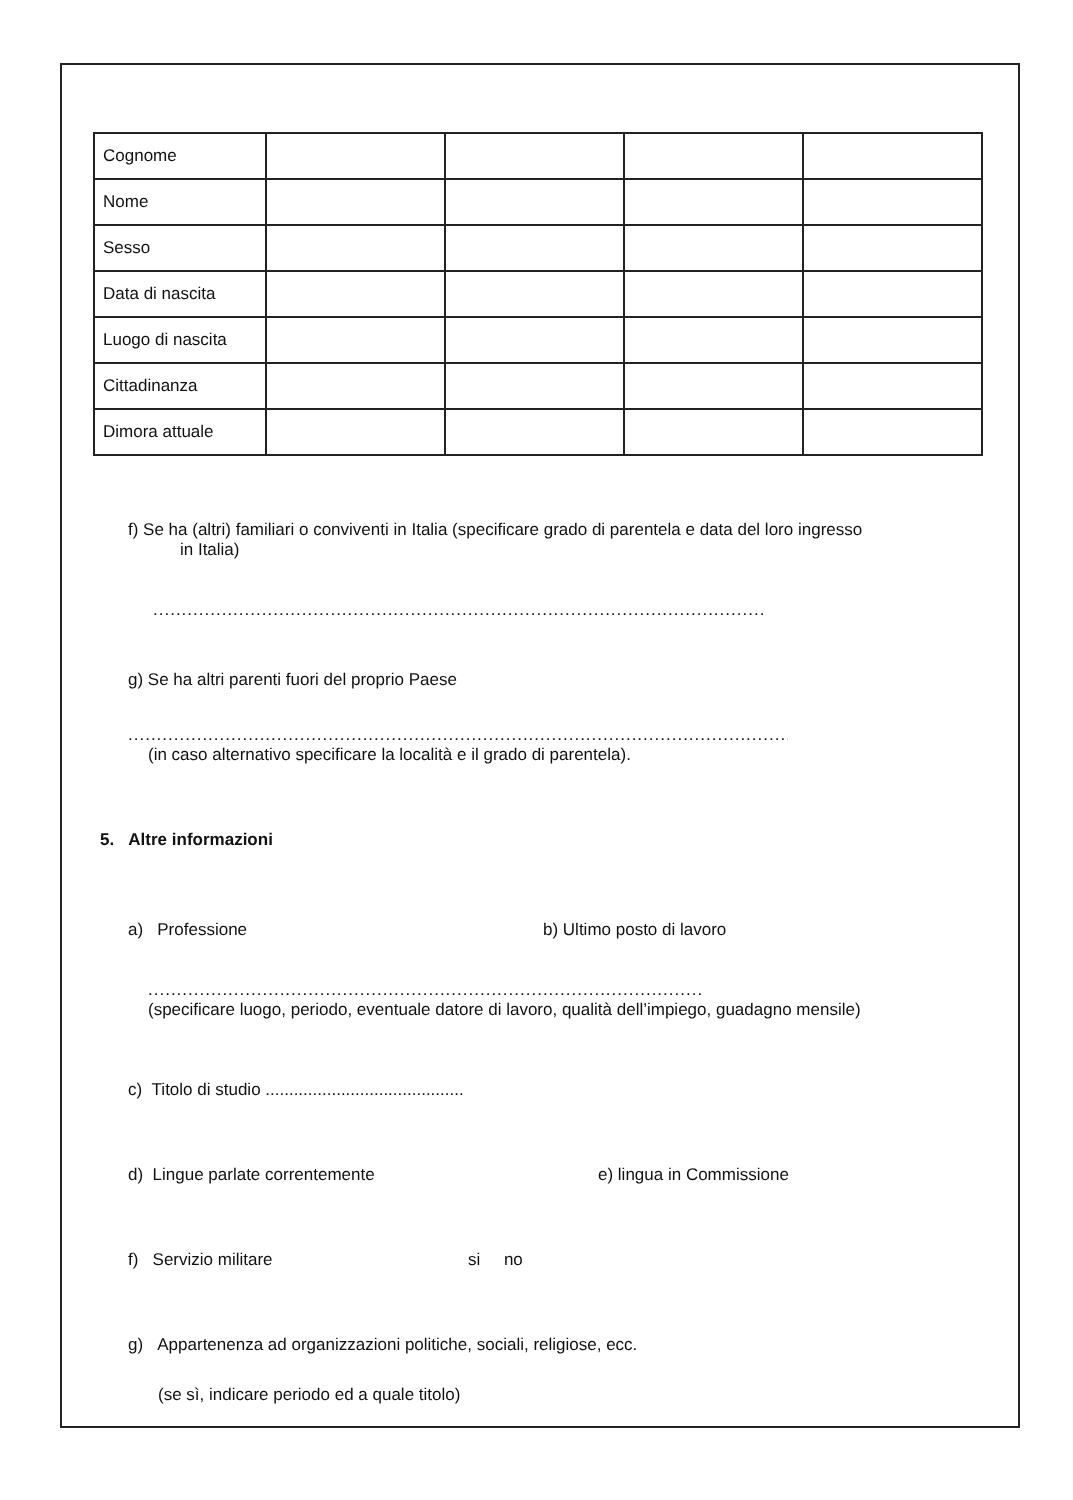| Cognome | | | | |
| Nome | | | | |
| Sesso | | | | |
| Data di nascita | | | | |
| Luogo di nascita | | | | |
| Cittadinanza | | | | |
| Dimora attuale | | | | |
f) Se ha (altri) familiari o conviventi in Italia (specificare grado di parentela e data del loro ingresso
in Italia)
....................................................................................................................................
g) Se ha altri parenti fuori del proprio Paese
..................................................................................................................................................
(in caso alternativo specificare la località e il grado di parentela).
5. Altre informazioni
a) Professione b) Ultimo posto di lavoro
.........................................................................................................................
(specificare luogo, periodo, eventuale datore di lavoro, qualità dell’impiego, guadagno mensile)
c) Titolo di studio ..........................................
d) Lingue parlate correntemente e) lingua in Commissione
f) Servizio militare si no
g) Appartenenza ad organizzazioni politiche, sociali, religiose, ecc.
(se sì, indicare periodo ed a quale titolo)